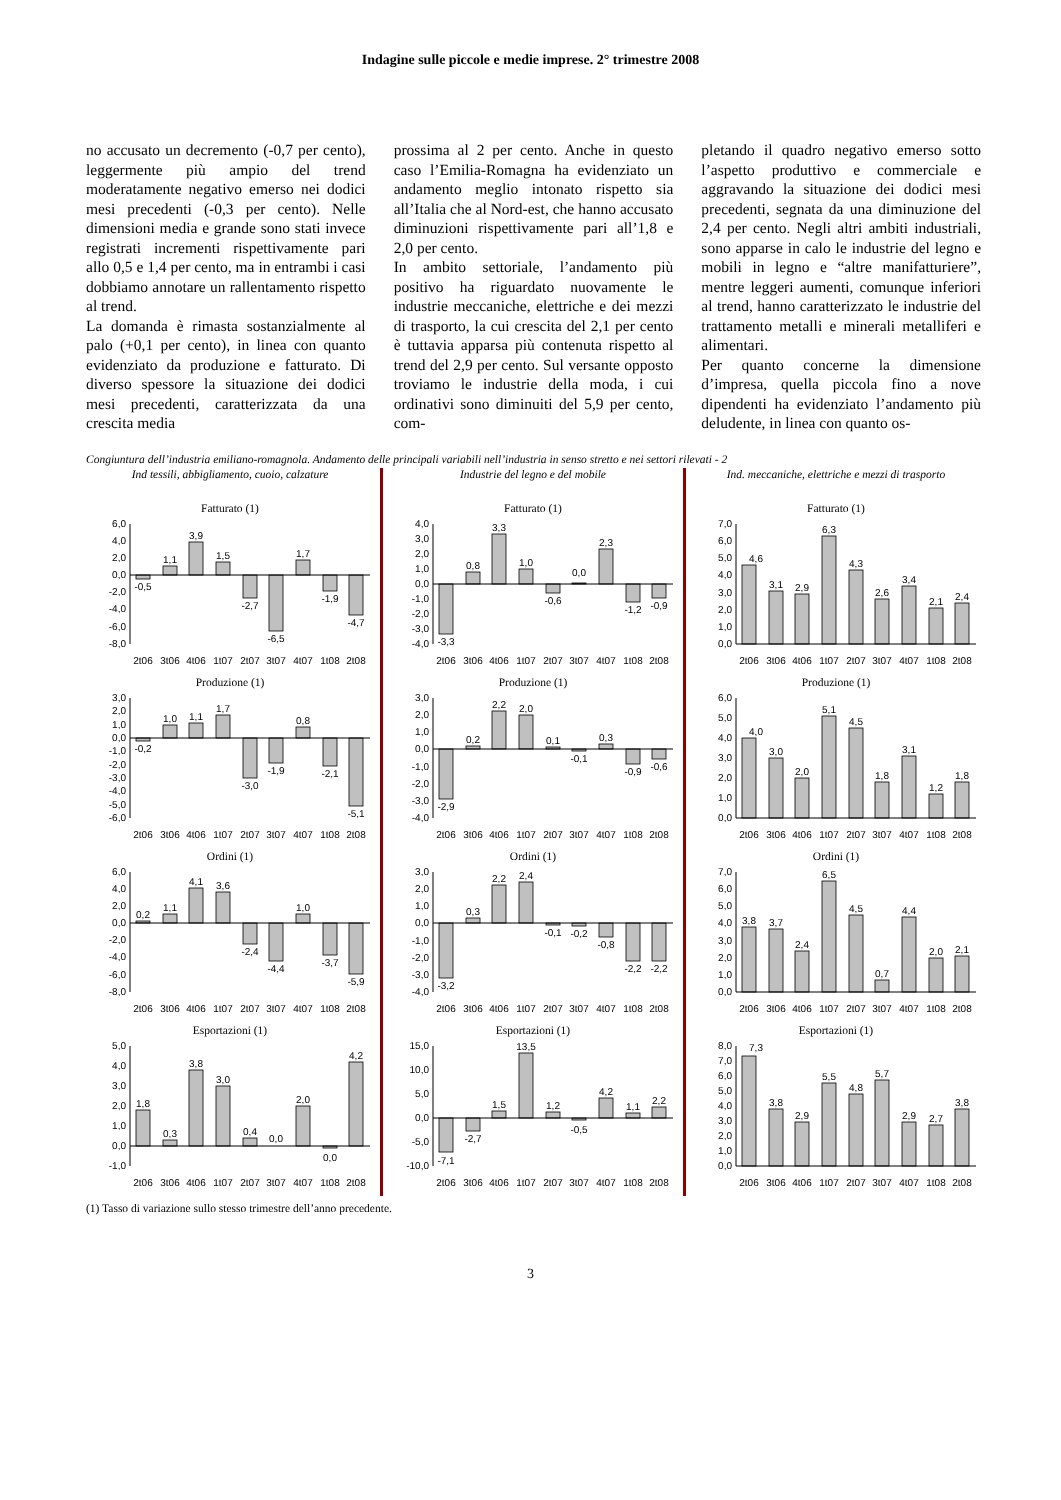Indagine sulle piccole e medie imprese. 2° trimestre 2008
no accusato un decremento (-0,7 per cento), leggermente più ampio del trend moderatamente negativo emerso nei dodici mesi precedenti (-0,3 per cento). Nelle dimensioni media e grande sono stati invece registrati incrementi rispettivamente pari allo 0,5 e 1,4 per cento, ma in entrambi i casi dobbiamo annotare un rallentamento rispetto al trend.
La domanda è rimasta sostanzialmente al palo (+0,1 per cento), in linea con quanto evidenziato da produzione e fatturato. Di diverso spessore la situazione dei dodici mesi precedenti, caratterizzata da una crescita media
prossima al 2 per cento. Anche in questo caso l’Emilia-Romagna ha evidenziato un andamento meglio intonato rispetto sia all’Italia che al Nord-est, che hanno accusato diminuzioni rispettivamente pari all’1,8 e 2,0 per cento.
In ambito settoriale, l’andamento più positivo ha riguardato nuovamente le industrie meccaniche, elettriche e dei mezzi di trasporto, la cui crescita del 2,1 per cento è tuttavia apparsa più contenuta rispetto al trend del 2,9 per cento. Sul versante opposto troviamo le industrie della moda, i cui ordinativi sono diminuiti del 5,9 per cento, com-
pletando il quadro negativo emerso sotto l’aspetto produttivo e commerciale e aggravando la situazione dei dodici mesi precedenti, segnata da una diminuzione del 2,4 per cento. Negli altri ambiti industriali, sono apparse in calo le industrie del legno e mobili in legno e “altre manifatturiere”, mentre leggeri aumenti, comunque inferiori al trend, hanno caratterizzato le industrie del trattamento metalli e minerali metalliferi e alimentari.
Per quanto concerne la dimensione d’impresa, quella piccola fino a nove dipendenti ha evidenziato l’andamento più deludente, in linea con quanto os-
Congiuntura dell’industria emiliano-romagnola. Andamento delle principali variabili nell’industria in senso stretto e nei settori rilevati - 2
Ind tessili, abbigliamento, cuoio, calzature
Fatturato (1)
6,0
4,0
2,0
0,0
-2,0
-4,0
-6,0
-8,0
-0,5
1,1
3,9
1,5
-2,7
-6,5
1,7
-1,9
-4,7
2t06
3t06
4t06
1t07
2t07
3t07
4t07
1t08
2t08
Produzione (1)
3,0
2,0
1,0
0,0
-1,0
-2,0
-3,0
-4,0
-5,0
-6,0
-0,2
1,0
1,1
1,7
-3,0
-1,9
0,8
-2,1
-5,1
2t06
3t06
4t06
1t07
2t07
3t07
4t07
1t08
2t08
Ordini (1)
6,0
4,0
2,0
0,0
-2,0
-4,0
-6,0
-8,0
0,2
1,1
4,1
3,6
-2,4
-4,4
1,0
-3,7
-5,9
2t06
3t06
4t06
1t07
2t07
3t07
4t07
1t08
2t08
Esportazioni (1)
5,0
4,0
3,0
2,0
1,0
0,0
-1,0
1,8
0,3
3,8
3,0
0,4
0,0
2,0
0,0
4,2
2t06
3t06
4t06
1t07
2t07
3t07
4t07
1t08
2t08
Industrie del legno e del mobile
Fatturato (1)
4,0
3,0
2,0
1,0
0,0
-1,0
-2,0
-3,0
-4,0
-3,3
0,8
3,3
1,0
-0,6
0,0
2,3
-1,2
-0,9
2t06
3t06
4t06
1t07
2t07
3t07
4t07
1t08
2t08
Produzione (1)
3,0
2,0
1,0
0,0
-1,0
-2,0
-3,0
-4,0
-2,9
0,2
2,2
2,0
0,1
-0,1
0,3
-0,9
-0,6
2t06
3t06
4t06
1t07
2t07
3t07
4t07
1t08
2t08
Ordini (1)
3,0
2,0
1,0
0,0
-1,0
-2,0
-3,0
-4,0
-3,2
0,3
2,2
2,4
-0,1
-0,2
-0,8
-2,2
-2,2
2t06
3t06
4t06
1t07
2t07
3t07
4t07
1t08
2t08
Esportazioni (1)
15,0
10,0
5,0
0,0
-5,0
-10,0
-7,1
-2,7
1,5
13,5
1,2
-0,5
4,2
1,1
2,2
2t06
3t06
4t06
1t07
2t07
3t07
4t07
1t08
2t08
Ind. meccaniche, elettriche e mezzi di trasporto
Fatturato (1)
7,0
6,0
5,0
4,0
3,0
2,0
1,0
0,0
4,6
3,1
2,9
6,3
4,3
2,6
3,4
2,1
2,4
2t06
3t06
4t06
1t07
2t07
3t07
4t07
1t08
2t08
Produzione (1)
6,0
5,0
4,0
3,0
2,0
1,0
0,0
4,0
3,0
2,0
5,1
4,5
1,8
3,1
1,2
1,8
2t06
3t06
4t06
1t07
2t07
3t07
4t07
1t08
2t08
Ordini (1)
7,0
6,0
5,0
4,0
3,0
2,0
1,0
0,0
3,8
3,7
2,4
6,5
4,5
0,7
4,4
2,0
2,1
2t06
3t06
4t06
1t07
2t07
3t07
4t07
1t08
2t08
Esportazioni (1)
8,0
7,0
6,0
5,0
4,0
3,0
2,0
1,0
0,0
7,3
3,8
2,9
5,5
4,8
5,7
2,9
2,7
3,8
2t06
3t06
4t06
1t07
2t07
3t07
4t07
1t08
2t08
(1) Tasso di variazione sullo stesso trimestre dell’anno precedente.
3